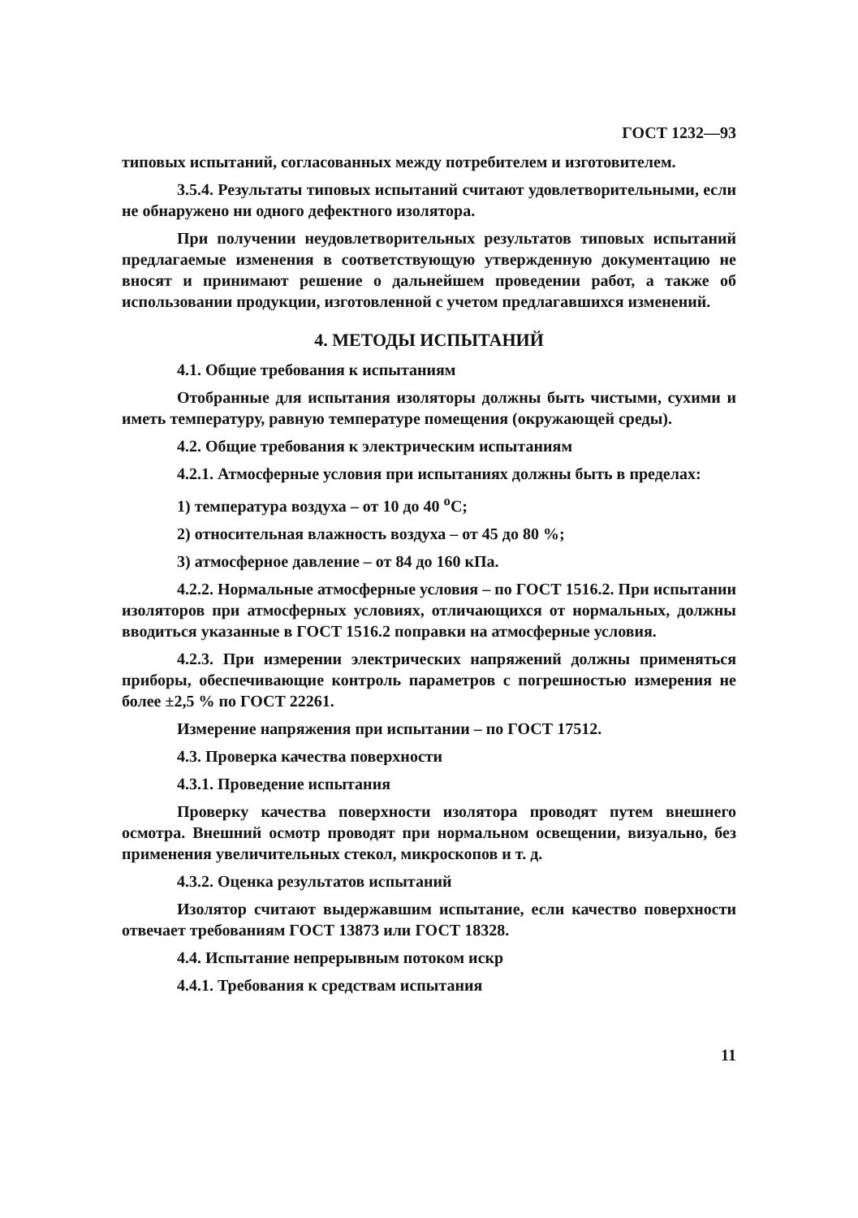ГОСТ 1232—93
типовых испытаний, согласованных между потребителем и изготовителем.
3.5.4. Результаты типовых испытаний считают удовлетворительными, если не обнаружено ни одного дефектного изолятора.
При получении неудовлетворительных результатов типовых испытаний предлагаемые изменения в соответствующую утвержденную документацию не вносят и принимают решение о дальнейшем проведении работ, а также об использовании продукции, изготовленной с учетом предлагавшихся изменений.
4. МЕТОДЫ ИСПЫТАНИЙ
4.1. Общие требования к испытаниям
Отобранные для испытания изоляторы должны быть чистыми, сухими и иметь температуру, равную температуре помещения (окружающей среды).
4.2. Общие требования к электрическим испытаниям
4.2.1. Атмосферные условия при испытаниях должны быть в пределах:
1) температура воздуха – от 10 до 40 <sup>о</sup>С;
2) относительная влажность воздуха – от 45 до 80 %;
3) атмосферное давление – от 84 до 160 кПа.
4.2.2. Нормальные атмосферные условия – по ГОСТ 1516.2. При испытании изоляторов при атмосферных условиях, отличающихся от нормальных, должны вводиться указанные в ГОСТ 1516.2 поправки на атмосферные условия.
4.2.3. При измерении электрических напряжений должны применяться приборы, обеспечивающие контроль параметров с погрешностью измерения не более ±2,5 % по ГОСТ 22261.
Измерение напряжения при испытании – по ГОСТ 17512.
4.3. Проверка качества поверхности
4.3.1. Проведение испытания
Проверку качества поверхности изолятора проводят путем внешнего осмотра. Внешний осмотр проводят при нормальном освещении, визуально, без применения увеличительных стекол, микроскопов и т. д.
4.3.2. Оценка результатов испытаний
Изолятор считают выдержавшим испытание, если качество поверхности отвечает требованиям ГОСТ 13873 или ГОСТ 18328.
4.4. Испытание непрерывным потоком искр
4.4.1. Требования к средствам испытания
11